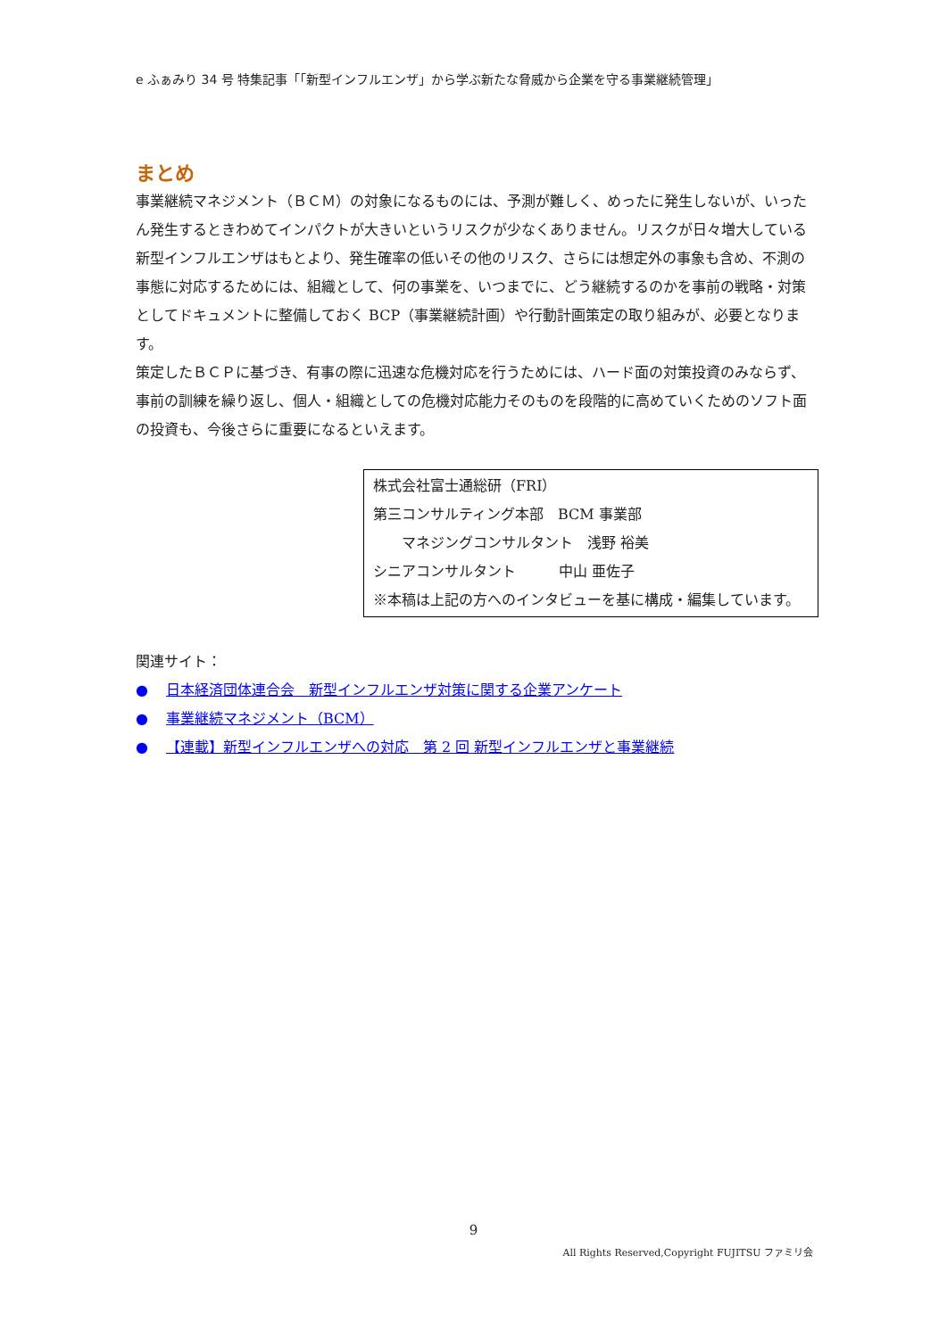e ふぁみり 34 号 特集記事「「新型インフルエンザ」から学ぶ新たな脅威から企業を守る事業継続管理」
まとめ
事業継続マネジメント（ＢＣＭ）の対象になるものには、予測が難しく、めったに発生しないが、いったん発生するときわめてインパクトが大きいというリスクが少なくありません。リスクが日々増大している新型インフルエンザはもとより、発生確率の低いその他のリスク、さらには想定外の事象も含め、不測の事態に対応するためには、組織として、何の事業を、いつまでに、どう継続するのかを事前の戦略・対策としてドキュメントに整備しておく BCP（事業継続計画）や行動計画策定の取り組みが、必要となります。
策定したＢＣＰに基づき、有事の際に迅速な危機対応を行うためには、ハード面の対策投資のみならず、事前の訓練を繰り返し、個人・組織としての危機対応能力そのものを段階的に高めていくためのソフト面の投資も、今後さらに重要になるといえます。
株式会社富士通総研（FRI）
第三コンサルティング本部　BCM 事業部
　　マネジングコンサルタント　浅野 裕美
シニアコンサルタント　　　中山 亜佐子
※本稿は上記の方へのインタビューを基に構成・編集しています。
関連サイト：
● 日本経済団体連合会　新型インフルエンザ対策に関する企業アンケート
● 事業継続マネジメント（BCM）
● 【連載】新型インフルエンザへの対応　第 2 回 新型インフルエンザと事業継続
9
All Rights Reserved,Copyright FUJITSU ファミリ会